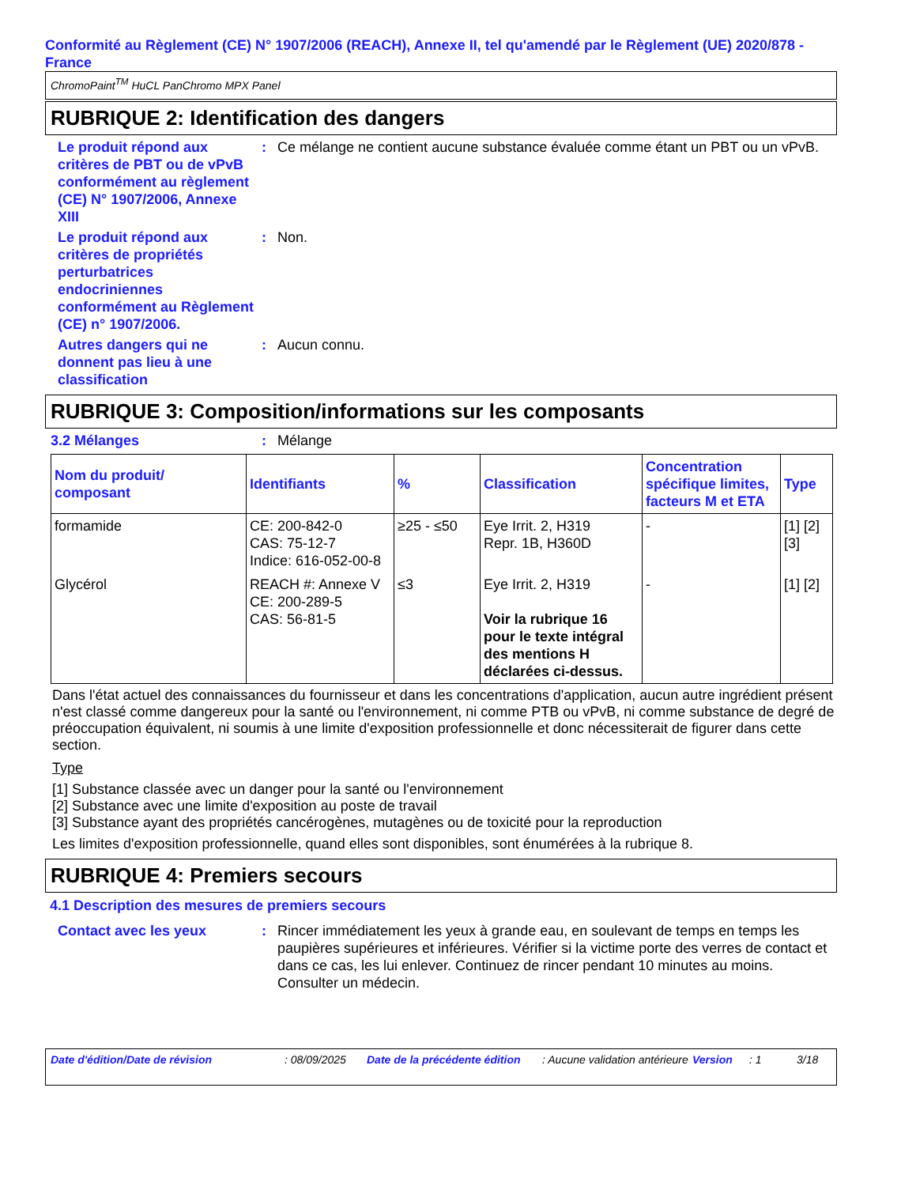Conformité au Règlement (CE) N° 1907/2006 (REACH), Annexe II, tel qu'amendé par le Règlement (UE) 2020/878 - France
ChromoPaint<sup>TM</sup> HuCL PanChromo MPX Panel
RUBRIQUE 2: Identification des dangers
Le produit répond aux critères de PBT ou de vPvB conformément au règlement (CE) N° 1907/2006, Annexe XIII
: Ce mélange ne contient aucune substance évaluée comme étant un PBT ou un vPvB.
Le produit répond aux critères de propriétés perturbatrices endocriniennes conformément au Règlement (CE) n° 1907/2006.
: Non.
Autres dangers qui ne donnent pas lieu à une classification
: Aucun connu.
RUBRIQUE 3: Composition/informations sur les composants
3.2 Mélanges : Mélange
| Nom du produit/ composant | Identifiants | % | Classification | Concentration spécifique limites, facteurs M et ETA | Type |
| --- | --- | --- | --- | --- | --- |
| formamide | CE: 200-842-0 CAS: 75-12-7 Indice: 616-052-00-8 | ≥25 - ≤50 | Eye Irrit. 2, H319 Repr. 1B, H360D | - | [1] [2] [3] |
| Glycérol | REACH #: Annexe V CE: 200-289-5 CAS: 56-81-5 | ≤3 | Eye Irrit. 2, H319 Voir la rubrique 16 pour le texte intégral des mentions H déclarées ci-dessus. | - | [1] [2] |
Dans l'état actuel des connaissances du fournisseur et dans les concentrations d'application, aucun autre ingrédient présent n'est classé comme dangereux pour la santé ou l'environnement, ni comme PTB ou vPvB, ni comme substance de degré de préoccupation équivalent, ni soumis à une limite d'exposition professionnelle et donc nécessiterait de figurer dans cette section.
Type
[1] Substance classée avec un danger pour la santé ou l'environnement
[2] Substance avec une limite d'exposition au poste de travail
[3] Substance ayant des propriétés cancérogènes, mutagènes ou de toxicité pour la reproduction
Les limites d'exposition professionnelle, quand elles sont disponibles, sont énumérées à la rubrique 8.
RUBRIQUE 4: Premiers secours
4.1 Description des mesures de premiers secours
Contact avec les yeux : Rincer immédiatement les yeux à grande eau, en soulevant de temps en temps les paupières supérieures et inférieures. Vérifier si la victime porte des verres de contact et dans ce cas, les lui enlever. Continuez de rincer pendant 10 minutes au moins. Consulter un médecin.
Date d'édition/Date de révision : 08/09/2025 Date de la précédente édition
: Aucune validation antérieure
Version : 1 3/18